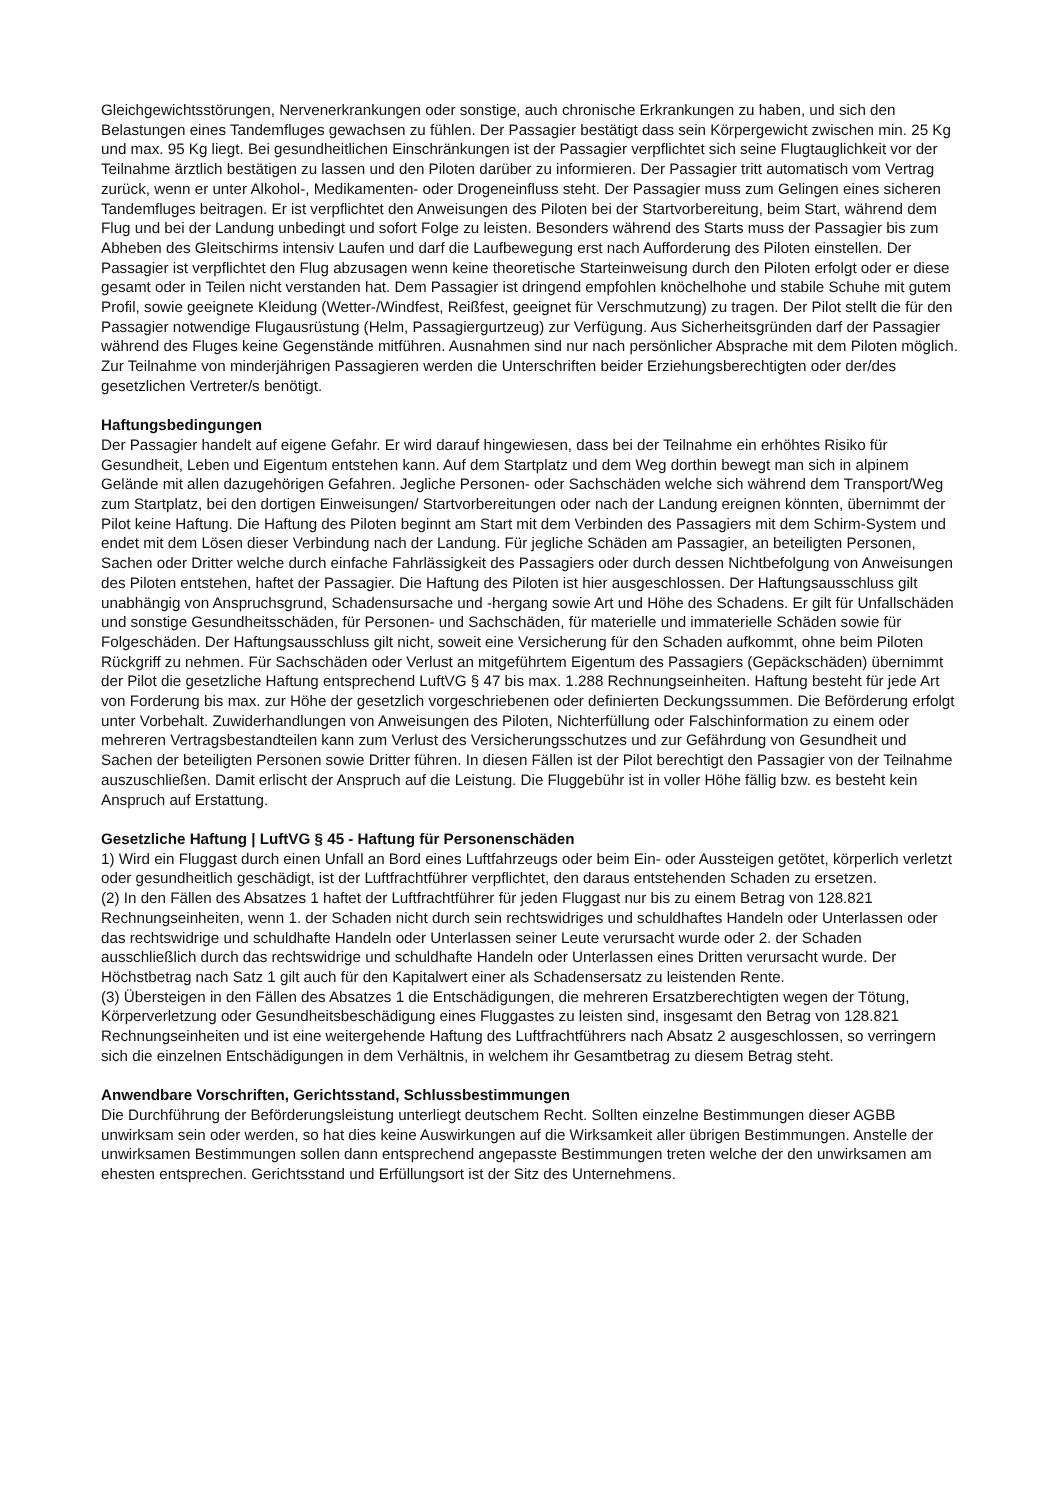Gleichgewichtsstörungen, Nervenerkrankungen oder sonstige, auch chronische Erkrankungen zu haben, und sich den Belastungen eines Tandemfluges gewachsen zu fühlen. Der Passagier bestätigt dass sein Körpergewicht zwischen min. 25 Kg und max. 95 Kg liegt. Bei gesundheitlichen Einschränkungen ist der Passagier verpflichtet sich seine Flugtauglichkeit vor der Teilnahme ärztlich bestätigen zu lassen und den Piloten darüber zu informieren. Der Passagier tritt automatisch vom Vertrag zurück, wenn er unter Alkohol-, Medikamenten- oder Drogeneinfluss steht. Der Passagier muss zum Gelingen eines sicheren Tandemfluges beitragen. Er ist verpflichtet den Anweisungen des Piloten bei der Startvorbereitung, beim Start, während dem Flug und bei der Landung unbedingt und sofort Folge zu leisten. Besonders während des Starts muss der Passagier bis zum Abheben des Gleitschirms intensiv Laufen und darf die Laufbewegung erst nach Aufforderung des Piloten einstellen. Der Passagier ist verpflichtet den Flug abzusagen wenn keine theoretische Starteinweisung durch den Piloten erfolgt oder er diese gesamt oder in Teilen nicht verstanden hat. Dem Passagier ist dringend empfohlen knöchelhohe und stabile Schuhe mit gutem Profil, sowie geeignete Kleidung (Wetter-/Windfest, Reißfest, geeignet für Verschmutzung) zu tragen. Der Pilot stellt die für den Passagier notwendige Flugausrüstung (Helm, Passagiergurtzeug) zur Verfügung. Aus Sicherheitsgründen darf der Passagier während des Fluges keine Gegenstände mitführen. Ausnahmen sind nur nach persönlicher Absprache mit dem Piloten möglich. Zur Teilnahme von minderjährigen Passagieren werden die Unterschriften beider Erziehungsberechtigten oder der/des gesetzlichen Vertreter/s benötigt.
Haftungsbedingungen
Der Passagier handelt auf eigene Gefahr. Er wird darauf hingewiesen, dass bei der Teilnahme ein erhöhtes Risiko für Gesundheit, Leben und Eigentum entstehen kann. Auf dem Startplatz und dem Weg dorthin bewegt man sich in alpinem Gelände mit allen dazugehörigen Gefahren. Jegliche Personen- oder Sachschäden welche sich während dem Transport/Weg zum Startplatz, bei den dortigen Einweisungen/ Startvorbereitungen oder nach der Landung ereignen könnten, übernimmt der Pilot keine Haftung. Die Haftung des Piloten beginnt am Start mit dem Verbinden des Passagiers mit dem Schirm-System und endet mit dem Lösen dieser Verbindung nach der Landung. Für jegliche Schäden am Passagier, an beteiligten Personen, Sachen oder Dritter welche durch einfache Fahrlässigkeit des Passagiers oder durch dessen Nichtbefolgung von Anweisungen des Piloten entstehen, haftet der Passagier. Die Haftung des Piloten ist hier ausgeschlossen. Der Haftungsausschluss gilt unabhängig von Anspruchsgrund, Schadensursache und -hergang sowie Art und Höhe des Schadens. Er gilt für Unfallschäden und sonstige Gesundheitsschäden, für Personen- und Sachschäden, für materielle und immaterielle Schäden sowie für Folgeschäden. Der Haftungsausschluss gilt nicht, soweit eine Versicherung für den Schaden aufkommt, ohne beim Piloten Rückgriff zu nehmen. Für Sachschäden oder Verlust an mitgeführtem Eigentum des Passagiers (Gepäckschäden) übernimmt der Pilot die gesetzliche Haftung entsprechend LuftVG § 47 bis max. 1.288 Rechnungseinheiten. Haftung besteht für jede Art von Forderung bis max. zur Höhe der gesetzlich vorgeschriebenen oder definierten Deckungssummen. Die Beförderung erfolgt unter Vorbehalt. Zuwiderhandlungen von Anweisungen des Piloten, Nichterfüllung oder Falschinformation zu einem oder mehreren Vertragsbestandteilen kann zum Verlust des Versicherungsschutzes und zur Gefährdung von Gesundheit und Sachen der beteiligten Personen sowie Dritter führen. In diesen Fällen ist der Pilot berechtigt den Passagier von der Teilnahme auszuschließen. Damit erlischt der Anspruch auf die Leistung. Die Fluggebühr ist in voller Höhe fällig bzw. es besteht kein Anspruch auf Erstattung.
Gesetzliche Haftung | LuftVG § 45 - Haftung für Personenschäden
1) Wird ein Fluggast durch einen Unfall an Bord eines Luftfahrzeugs oder beim Ein- oder Aussteigen getötet, körperlich verletzt oder gesundheitlich geschädigt, ist der Luftfrachtführer verpflichtet, den daraus entstehenden Schaden zu ersetzen.
(2) In den Fällen des Absatzes 1 haftet der Luftfrachtführer für jeden Fluggast nur bis zu einem Betrag von 128.821 Rechnungseinheiten, wenn 1. der Schaden nicht durch sein rechtswidriges und schuldhaftes Handeln oder Unterlassen oder das rechtswidrige und schuldhafte Handeln oder Unterlassen seiner Leute verursacht wurde oder 2. der Schaden ausschließlich durch das rechtswidrige und schuldhafte Handeln oder Unterlassen eines Dritten verursacht wurde. Der Höchstbetrag nach Satz 1 gilt auch für den Kapitalwert einer als Schadensersatz zu leistenden Rente.
(3) Übersteigen in den Fällen des Absatzes 1 die Entschädigungen, die mehreren Ersatzberechtigten wegen der Tötung, Körperverletzung oder Gesundheitsbeschädigung eines Fluggastes zu leisten sind, insgesamt den Betrag von 128.821 Rechnungseinheiten und ist eine weitergehende Haftung des Luftfrachtführers nach Absatz 2 ausgeschlossen, so verringern sich die einzelnen Entschädigungen in dem Verhältnis, in welchem ihr Gesamtbetrag zu diesem Betrag steht.
Anwendbare Vorschriften, Gerichtsstand, Schlussbestimmungen
Die Durchführung der Beförderungsleistung unterliegt deutschem Recht. Sollten einzelne Bestimmungen dieser AGBB unwirksam sein oder werden, so hat dies keine Auswirkungen auf die Wirksamkeit aller übrigen Bestimmungen. Anstelle der unwirksamen Bestimmungen sollen dann entsprechend angepasste Bestimmungen treten welche der den unwirksamen am ehesten entsprechen. Gerichtsstand und Erfüllungsort ist der Sitz des Unternehmens.